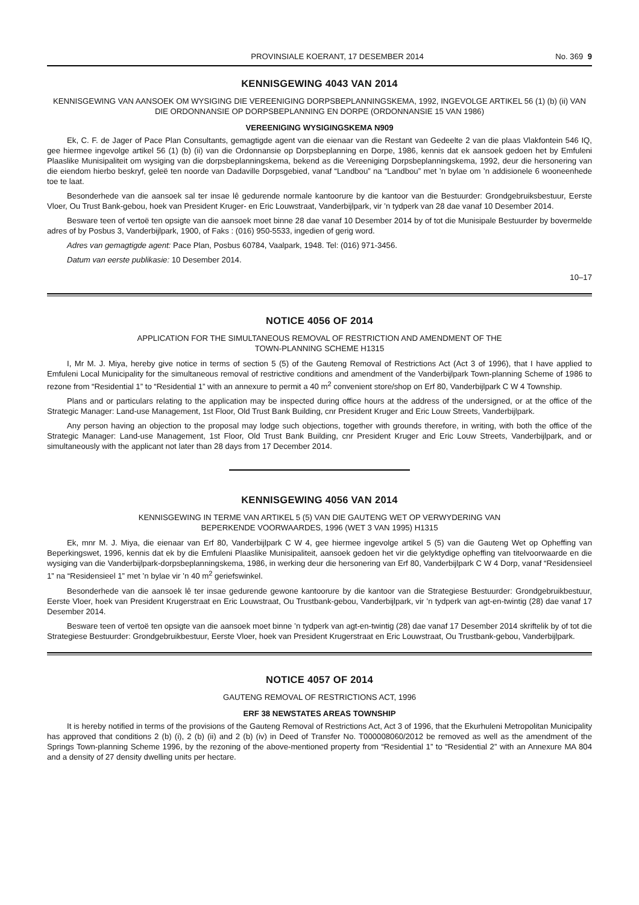PROVINSIALE KOERANT, 17 DESEMBER 2014 No. 369 9
KENNISGEWING 4043 VAN 2014
KENNISGEWING VAN AANSOEK OM WYSIGING DIE VEREENIGING DORPSBEPLANNINGSKEMA, 1992, INGEVOLGE ARTIKEL 56 (1) (b) (ii) VAN DIE ORDONNANSIE OP DORPSBEPLANNING EN DORPE (ORDONNANSIE 15 VAN 1986)
VEREENIGING WYSIGINGSKEMA N909
Ek, C. F. de Jager of Pace Plan Consultants, gemagtigde agent van die eienaar van die Restant van Gedeelte 2 van die plaas Vlakfontein 546 IQ, gee hiermee ingevolge artikel 56 (1) (b) (ii) van die Ordonnansie op Dorpsbeplanning en Dorpe, 1986, kennis dat ek aansoek gedoen het by Emfuleni Plaaslike Munisipaliteit om wysiging van die dorpsbeplanningskema, bekend as die Vereeniging Dorpsbeplanningskema, 1992, deur die hersonering van die eiendom hierbo beskryf, geleë ten noorde van Dadaville Dorpsgebied, vanaf “Landbou” na “Landbou” met ’n bylae om ’n addisionele 6 wooneenhede toe te laat.
Besonderhede van die aansoek sal ter insae lê gedurende normale kantoorure by die kantoor van die Bestuurder: Grondgebruiksbestuur, Eerste Vloer, Ou Trust Bank-gebou, hoek van President Kruger- en Eric Louwstraat, Vanderbijlpark, vir ’n tydperk van 28 dae vanaf 10 Desember 2014.
Besware teen of vertoë ten opsigte van die aansoek moet binne 28 dae vanaf 10 Desember 2014 by of tot die Munisipale Bestuurder by bovermelde adres of by Posbus 3, Vanderbijlpark, 1900, of Faks : (016) 950-5533, ingedien of gerig word.
Adres van gemagtigde agent: Pace Plan, Posbus 60784, Vaalpark, 1948. Tel: (016) 971-3456.
Datum van eerste publikasie: 10 Desember 2014.
10–17
NOTICE 4056 OF 2014
APPLICATION FOR THE SIMULTANEOUS REMOVAL OF RESTRICTION AND AMENDMENT OF THE
TOWN-PLANNING SCHEME H1315
I, Mr M. J. Miya, hereby give notice in terms of section 5 (5) of the Gauteng Removal of Restrictions Act (Act 3 of 1996), that I have applied to Emfuleni Local Municipality for the simultaneous removal of restrictive conditions and amendment of the Vanderbijlpark Town-planning Scheme of 1986 to rezone from “Residential 1” to “Residential 1” with an annexure to permit a 40 m<sup>2</sup> convenient store/shop on Erf 80, Vanderbijlpark C W 4 Township.
Plans and or particulars relating to the application may be inspected during office hours at the address of the undersigned, or at the office of the Strategic Manager: Land-use Management, 1st Floor, Old Trust Bank Building, cnr President Kruger and Eric Louw Streets, Vanderbijlpark.
Any person having an objection to the proposal may lodge such objections, together with grounds therefore, in writing, with both the office of the Strategic Manager: Land-use Management, 1st Floor, Old Trust Bank Building, cnr President Kruger and Eric Louw Streets, Vanderbijlpark, and or simultaneously with the applicant not later than 28 days from 17 December 2014.
KENNISGEWING 4056 VAN 2014
KENNISGEWING IN TERME VAN ARTIKEL 5 (5) VAN DIE GAUTENG WET OP VERWYDERING VAN
BEPERKENDE VOORWAARDES, 1996 (WET 3 VAN 1995) H1315
Ek, mnr M. J. Miya, die eienaar van Erf 80, Vanderbijlpark C W 4, gee hiermee ingevolge artikel 5 (5) van die Gauteng Wet op Opheffing van Beperkingswet, 1996, kennis dat ek by die Emfuleni Plaaslike Munisipaliteit, aansoek gedoen het vir die gelyktydige opheffing van titelvoorwaarde en die wysiging van die Vanderbijlpark-dorpsbeplanningskema, 1986, in werking deur die hersonering van Erf 80, Vanderbijlpark C W 4 Dorp, vanaf “Residensieel 1” na “Residensieel 1” met ’n bylae vir ’n 40 m<sup>2</sup> geriefswinkel.
Besonderhede van die aansoek lê ter insae gedurende gewone kantoorure by die kantoor van die Strategiese Bestuurder: Grondgebruikbestuur, Eerste Vloer, hoek van President Krugerstraat en Eric Louwstraat, Ou Trustbank-gebou, Vanderbijlpark, vir ’n tydperk van agt-en-twintig (28) dae vanaf 17 Desember 2014.
Besware teen of vertoë ten opsigte van die aansoek moet binne ’n tydperk van agt-en-twintig (28) dae vanaf 17 Desember 2014 skriftelik by of tot die Strategiese Bestuurder: Grondgebruikbestuur, Eerste Vloer, hoek van President Krugerstraat en Eric Louwstraat, Ou Trustbank-gebou, Vanderbijlpark.
NOTICE 4057 OF 2014
GAUTENG REMOVAL OF RESTRICTIONS ACT, 1996
ERF 38 NEWSTATES AREAS TOWNSHIP
It is hereby notified in terms of the provisions of the Gauteng Removal of Restrictions Act, Act 3 of 1996, that the Ekurhuleni Metropolitan Municipality has approved that conditions 2 (b) (i), 2 (b) (ii) and 2 (b) (iv) in Deed of Transfer No. T000008060/2012 be removed as well as the amendment of the Springs Town-planning Scheme 1996, by the rezoning of the above-mentioned property from “Residential 1” to “Residential 2” with an Annexure MA 804 and a density of 27 density dwelling units per hectare.